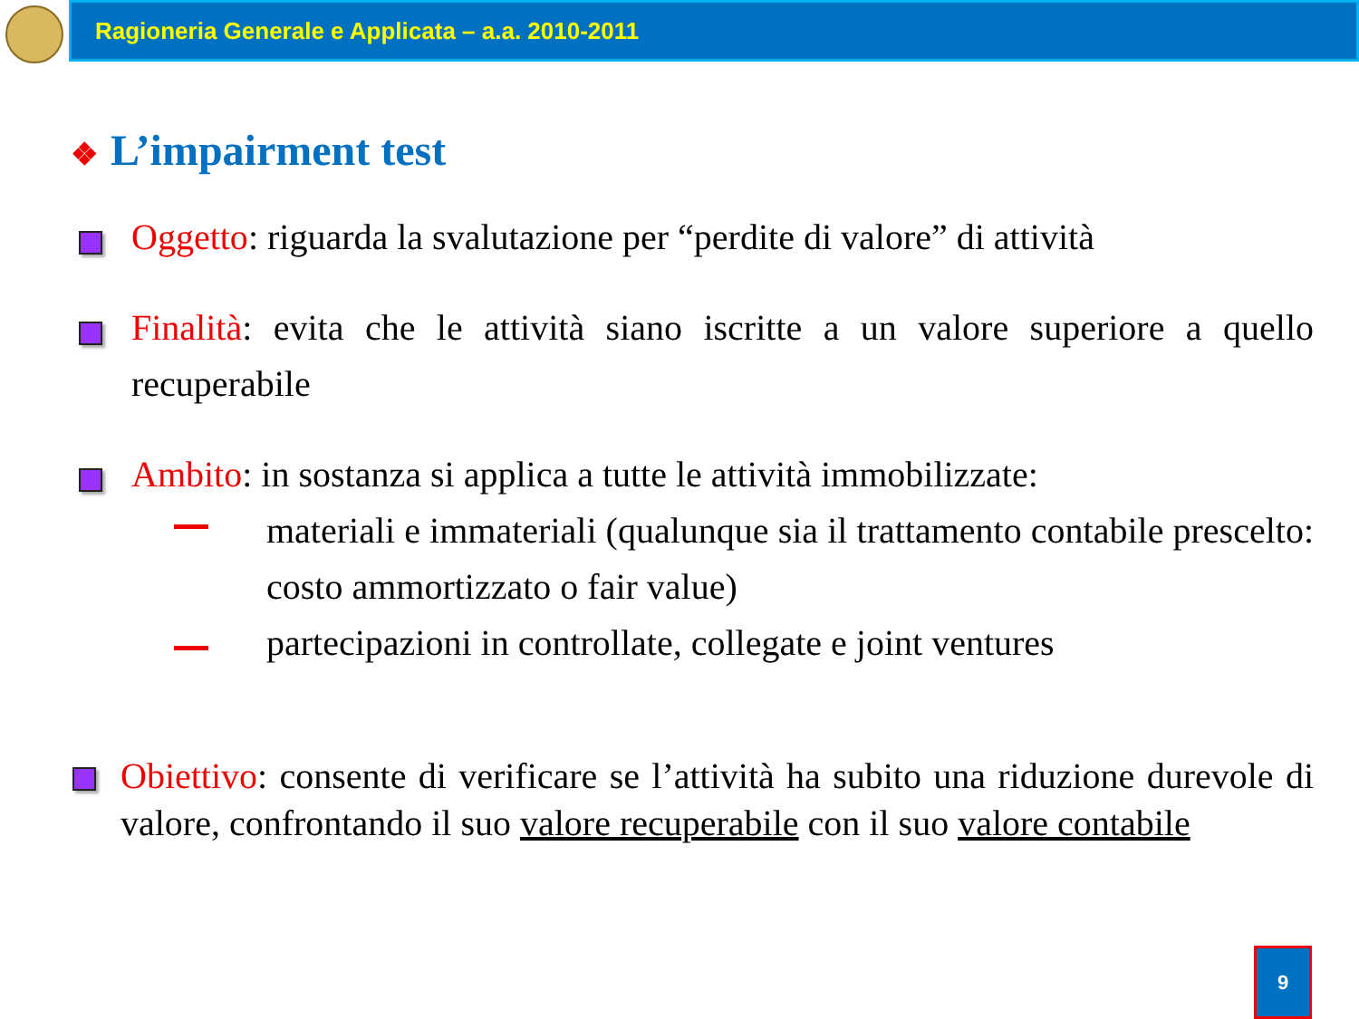Ragioneria Generale e Applicata – a.a. 2010-2011
❖ L’impairment test
Oggetto: riguarda la svalutazione per “perdite di valore” di attività
Finalità: evita che le attività siano iscritte a un valore superiore a quello recuperabile
Ambito: in sostanza si applica a tutte le attività immobilizzate:
materiali e immateriali (qualunque sia il trattamento contabile prescelto: costo ammortizzato o fair value)
partecipazioni in controllate, collegate e joint ventures
Obiettivo: consente di verificare se l’attività ha subito una riduzione durevole di valore, confrontando il suo valore recuperabile con il suo valore contabile
9